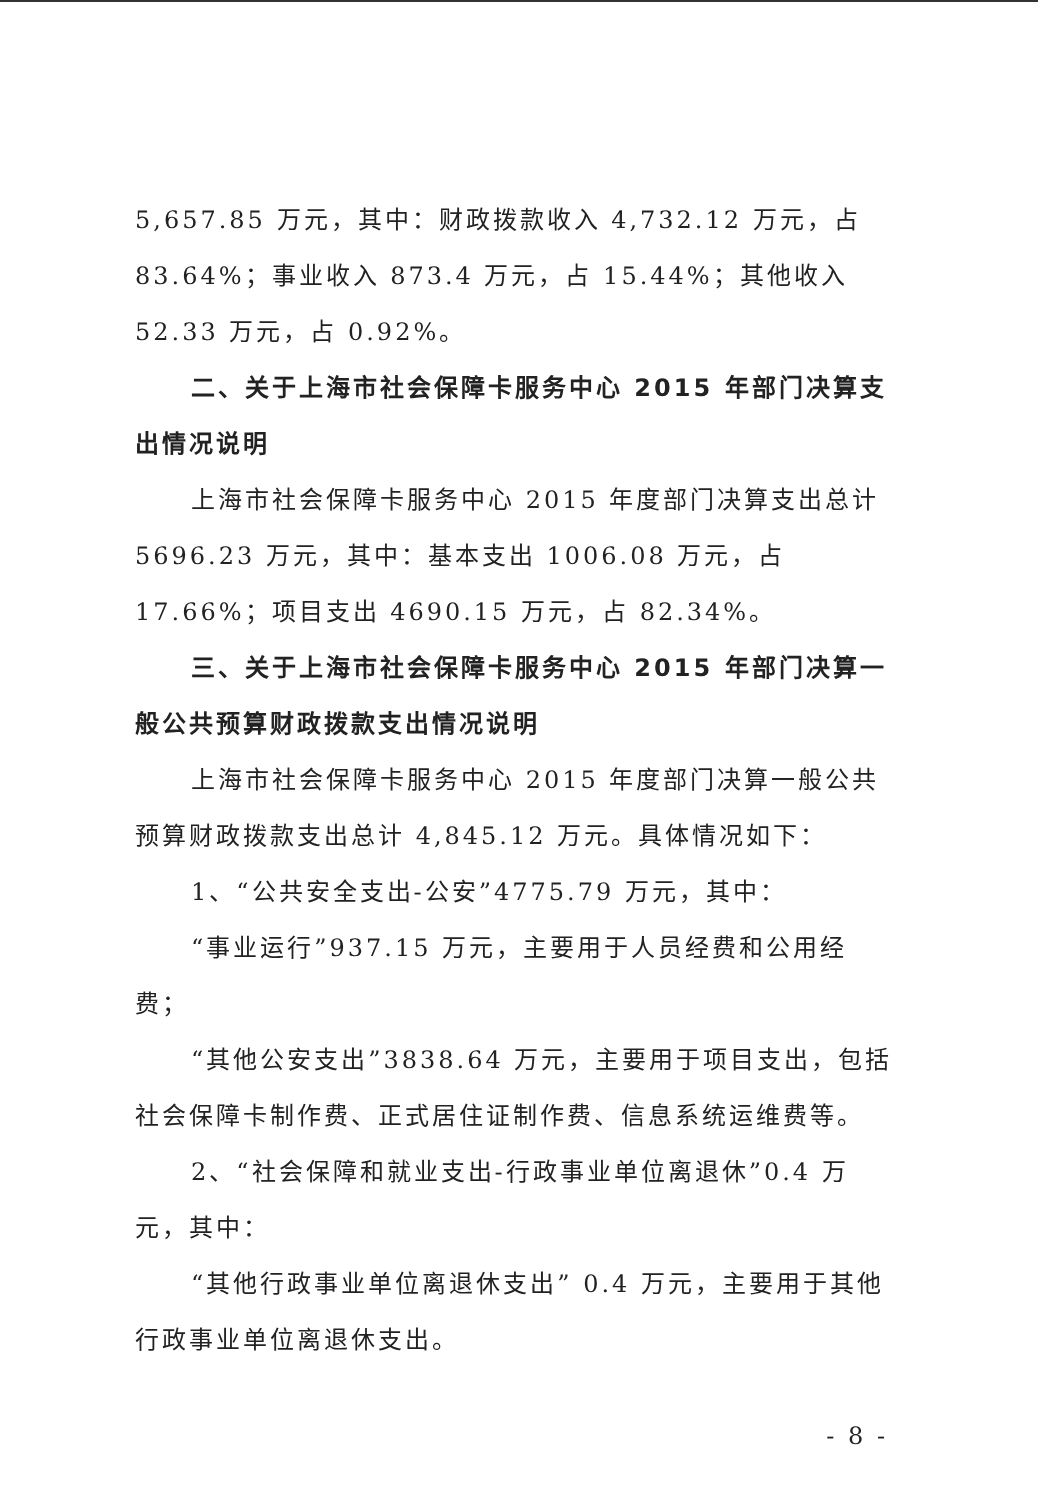5,657.85 万元，其中：财政拨款收入 4,732.12 万元，占 83.64%；事业收入 873.4 万元，占 15.44%；其他收入 52.33 万元，占 0.92%。
二、关于上海市社会保障卡服务中心 2015 年部门决算支出情况说明
上海市社会保障卡服务中心 2015 年度部门决算支出总计 5696.23 万元，其中：基本支出 1006.08 万元，占 17.66%；项目支出 4690.15 万元，占 82.34%。
三、关于上海市社会保障卡服务中心 2015 年部门决算一般公共预算财政拨款支出情况说明
上海市社会保障卡服务中心 2015 年度部门决算一般公共预算财政拨款支出总计 4,845.12 万元。具体情况如下：
1、“公共安全支出-公安”4775.79 万元，其中：
“事业运行”937.15 万元，主要用于人员经费和公用经费；
“其他公安支出”3838.64 万元，主要用于项目支出，包括社会保障卡制作费、正式居住证制作费、信息系统运维费等。
2、“社会保障和就业支出-行政事业单位离退休”0.4 万元，其中：
“其他行政事业单位离退休支出” 0.4 万元，主要用于其他行政事业单位离退休支出。
- 8 -